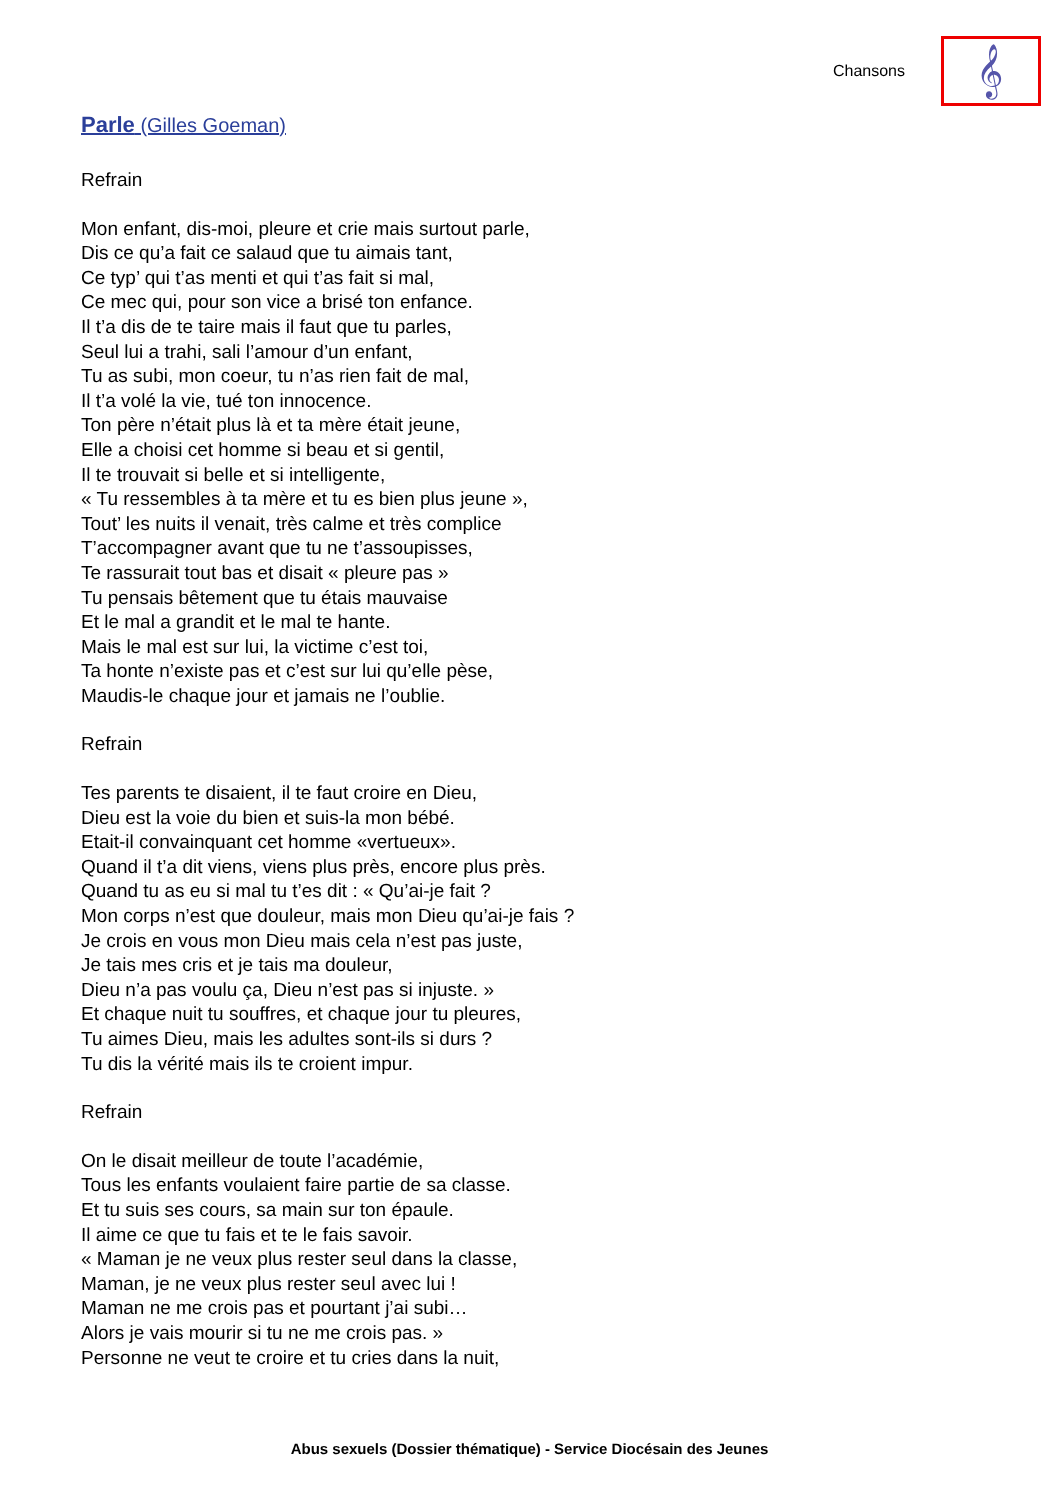Chansons
𝄞
Parle (Gilles Goeman)
Refrain
Mon enfant, dis-moi, pleure et crie mais surtout parle,
Dis ce qu’a fait ce salaud que tu aimais tant,
Ce typ’ qui t’as menti et qui t’as fait si mal,
Ce mec qui, pour son vice a brisé ton enfance.
Il t’a dis de te taire mais il faut que tu parles,
Seul lui a trahi, sali l’amour d’un enfant,
Tu as subi, mon coeur, tu n’as rien fait de mal,
Il t’a volé la vie, tué ton innocence.
Ton père n’était plus là et ta mère était jeune,
Elle a choisi cet homme si beau et si gentil,
Il te trouvait si belle et si intelligente,
« Tu ressembles à ta mère et tu es bien plus jeune »,
Tout’ les nuits il venait, très calme et très complice
T’accompagner avant que tu ne t’assoupisses,
Te rassurait tout bas et disait « pleure pas »
Tu pensais bêtement que tu étais mauvaise
Et le mal a grandit et le mal te hante.
Mais le mal est sur lui, la victime c’est toi,
Ta honte n’existe pas et c’est sur lui qu’elle pèse,
Maudis-le chaque jour et jamais ne l’oublie.
Refrain
Tes parents te disaient, il te faut croire en Dieu,
Dieu est la voie du bien et suis-la mon bébé.
Etait-il convainquant cet homme «vertueux».
Quand il t’a dit viens, viens plus près, encore plus près.
Quand tu as eu si mal tu t’es dit : « Qu’ai-je fait ?
Mon corps n’est que douleur, mais mon Dieu qu’ai-je fais ?
Je crois en vous mon Dieu mais cela n’est pas juste,
Je tais mes cris et je tais ma douleur,
Dieu n’a pas voulu ça, Dieu n’est pas si injuste. »
Et chaque nuit tu souffres, et chaque jour tu pleures,
Tu aimes Dieu, mais les adultes sont-ils si durs ?
Tu dis la vérité mais ils te croient impur.
Refrain
On le disait meilleur de toute l’académie,
Tous les enfants voulaient faire partie de sa classe.
Et tu suis ses cours, sa main sur ton épaule.
Il aime ce que tu fais et te le fais savoir.
« Maman je ne veux plus rester seul dans la classe,
Maman, je ne veux plus rester seul avec lui !
Maman ne me crois pas et pourtant j’ai subi…
Alors je vais mourir si tu ne me crois pas. »
Personne ne veut te croire et tu cries dans la nuit,
Abus sexuels (Dossier thématique) - Service Diocésain des Jeunes